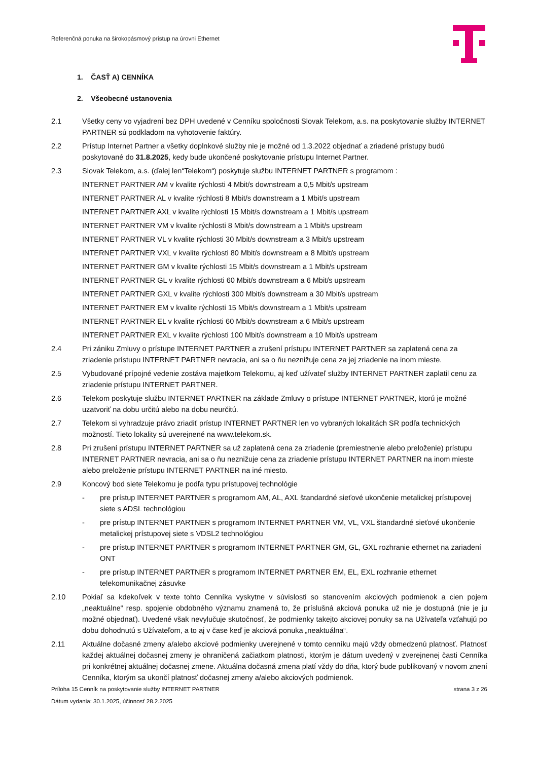Referenčná ponuka na širokopásmový prístup na úrovni Ethernet
1. ČASŤ A) CENNÍKA
2. Všeobecné ustanovenia
2.1 Všetky ceny vo vyjadrení bez DPH uvedené v Cenníku spoločnosti Slovak Telekom, a.s. na poskytovanie služby INTERNET PARTNER sú podkladom na vyhotovenie faktúry.
2.2 Prístup Internet Partner a všetky doplnkové služby nie je možné od 1.3.2022 objednať a zriadené prístupy budú poskytované do 31.8.2025, kedy bude ukončené poskytovanie prístupu Internet Partner.
2.3 Slovak Telekom, a.s. (ďalej len“Telekom“) poskytuje službu INTERNET PARTNER s programom :
INTERNET PARTNER AM v kvalite rýchlosti 4 Mbit/s downstream a 0,5 Mbit/s upstream
INTERNET PARTNER AL v kvalite rýchlosti 8 Mbit/s downstream a 1 Mbit/s upstream
INTERNET PARTNER AXL v kvalite rýchlosti 15 Mbit/s downstream a 1 Mbit/s upstream
INTERNET PARTNER VM v kvalite rýchlosti 8 Mbit/s downstream a 1 Mbit/s upstream
INTERNET PARTNER VL v kvalite rýchlosti 30 Mbit/s downstream a 3 Mbit/s upstream
INTERNET PARTNER VXL v kvalite rýchlosti 80 Mbit/s downstream a 8 Mbit/s upstream
INTERNET PARTNER GM v kvalite rýchlosti 15 Mbit/s downstream a 1 Mbit/s upstream
INTERNET PARTNER GL v kvalite rýchlosti 60 Mbit/s downstream a 6 Mbit/s upstream
INTERNET PARTNER GXL v kvalite rýchlosti 300 Mbit/s downstream a 30 Mbit/s upstream
INTERNET PARTNER EM v kvalite rýchlosti 15 Mbit/s downstream a 1 Mbit/s upstream
INTERNET PARTNER EL v kvalite rýchlosti 60 Mbit/s downstream a 6 Mbit/s upstream
INTERNET PARTNER EXL v kvalite rýchlosti 100 Mbit/s downstream a 10 Mbit/s upstream
2.4 Pri zániku Zmluvy o prístupe INTERNET PARTNER a zrušení prístupu INTERNET PARTNER sa zaplatená cena za zriadenie prístupu INTERNET PARTNER nevracia, ani sa o ňu neznižuje cena za jej zriadenie na inom mieste.
2.5 Vybudované prípojné vedenie zostáva majetkom Telekomu, aj keď užívateľ služby INTERNET PARTNER zaplatil cenu za zriadenie prístupu INTERNET PARTNER.
2.6 Telekom poskytuje službu INTERNET PARTNER na základe Zmluvy o prístupe INTERNET PARTNER, ktorú je možné uzatvoriť na dobu určitú alebo na dobu neurčitú.
2.7 Telekom si vyhradzuje právo zriadiť prístup INTERNET PARTNER len vo vybraných lokalitách SR podľa technických možností. Tieto lokality sú uverejnené na www.telekom.sk.
2.8 Pri zrušení prístupu INTERNET PARTNER sa už zaplatená cena za zriadenie (premiestnenie alebo preloženie) prístupu INTERNET PARTNER nevracia, ani sa o ňu neznižuje cena za zriadenie prístupu INTERNET PARTNER na inom mieste alebo preloženie prístupu INTERNET PARTNER na iné miesto.
2.9 Koncový bod siete Telekomu je podľa typu prístupovej technológie
- pre prístup INTERNET PARTNER s programom AM, AL, AXL štandardné sieťové ukončenie metalickej prístupovej siete s ADSL technológiou
- pre prístup INTERNET PARTNER s programom INTERNET PARTNER VM, VL, VXL štandardné sieťové ukončenie metalickej prístupovej siete s VDSL2 technológiou
- pre prístup INTERNET PARTNER s programom INTERNET PARTNER GM, GL, GXL rozhranie ethernet na zariadení ONT
- pre prístup INTERNET PARTNER s programom INTERNET PARTNER EM, EL, EXL rozhranie ethernet telekomunikačnej zásuvke
2.10 Pokiaľ sa kdekoľvek v texte tohto Cenníka vyskytne v súvislosti so stanovením akciových podmienok a cien pojem „neaktuálne“ resp. spojenie obdobného významu znamená to, že príslušná akciová ponuka už nie je dostupná (nie je ju možné objednať). Uvedené však nevylučuje skutočnosť, že podmienky takejto akciovej ponuky sa na Užívateľa vzťahujú po dobu dohodnutú s Užívateľom, a to aj v čase keď je akciová ponuka „neaktuálna“.
2.11 Aktuálne dočasné zmeny a/alebo akciové podmienky uverejnené v tomto cenníku majú vždy obmedzenú platnosť. Platnosť každej aktuálnej dočasnej zmeny je ohraničená začiatkom platnosti, ktorým je dátum uvedený v zverejnenej časti Cenníka pri konkrétnej aktuálnej dočasnej zmene. Aktuálna dočasná zmena platí vždy do dňa, ktorý bude publikovaný v novom znení Cenníka, ktorým sa ukončí platnosť dočasnej zmeny a/alebo akciových podmienok.
Príloha 15 Cenník na poskytovanie služby INTERNET PARTNER strana 3 z 26
Dátum vydania: 30.1.2025, účinnosť 28.2.2025